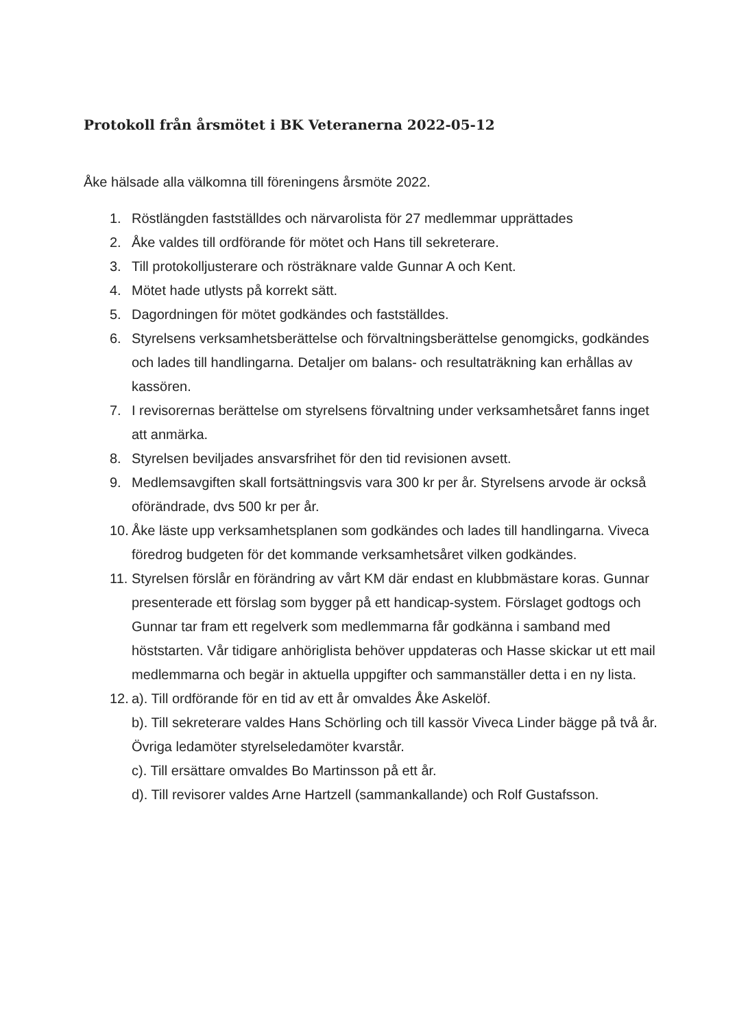Protokoll från årsmötet i BK Veteranerna 2022-05-12
Åke hälsade alla välkomna till föreningens årsmöte 2022.
1. Röstlängden fastställdes och närvarolista för 27 medlemmar upprättades
2. Åke valdes till ordförande för mötet och Hans till sekreterare.
3. Till protokolljusterare och rösträknare valde Gunnar A och Kent.
4. Mötet hade utlysts på korrekt sätt.
5. Dagordningen för mötet godkändes och fastställdes.
6. Styrelsens verksamhetsberättelse och förvaltningsberättelse genomgicks, godkändes och lades till handlingarna. Detaljer om balans- och resultaträkning kan erhållas av kassören.
7. I revisorernas berättelse om styrelsens förvaltning under verksamhetsåret fanns inget att anmärka.
8. Styrelsen beviljades ansvarsfrihet för den tid revisionen avsett.
9. Medlemsavgiften skall fortsättningsvis vara 300 kr per år. Styrelsens arvode är också oförändrade, dvs 500 kr per år.
10. Åke läste upp verksamhetsplanen som godkändes och lades till handlingarna. Viveca föredrog budgeten för det kommande verksamhetsåret vilken godkändes.
11. Styrelsen förslår en förändring av vårt KM där endast en klubbmästare koras. Gunnar presenterade ett förslag som bygger på ett handicap-system. Förslaget godtogs och Gunnar tar fram ett regelverk som medlemmarna får godkänna i samband med höststarten. Vår tidigare anhöriglista behöver uppdateras och Hasse skickar ut ett mail medlemmarna och begär in aktuella uppgifter och sammanställer detta i en ny lista.
12. a). Till ordförande för en tid av ett år omvaldes Åke Askelöf.
b). Till sekreterare valdes Hans Schörling och till kassör Viveca Linder bägge på två år. Övriga ledamöter styrelseledamöter kvarstår.
c). Till ersättare omvaldes Bo Martinsson på ett år.
d). Till revisorer valdes Arne Hartzell (sammankallande) och Rolf Gustafsson.